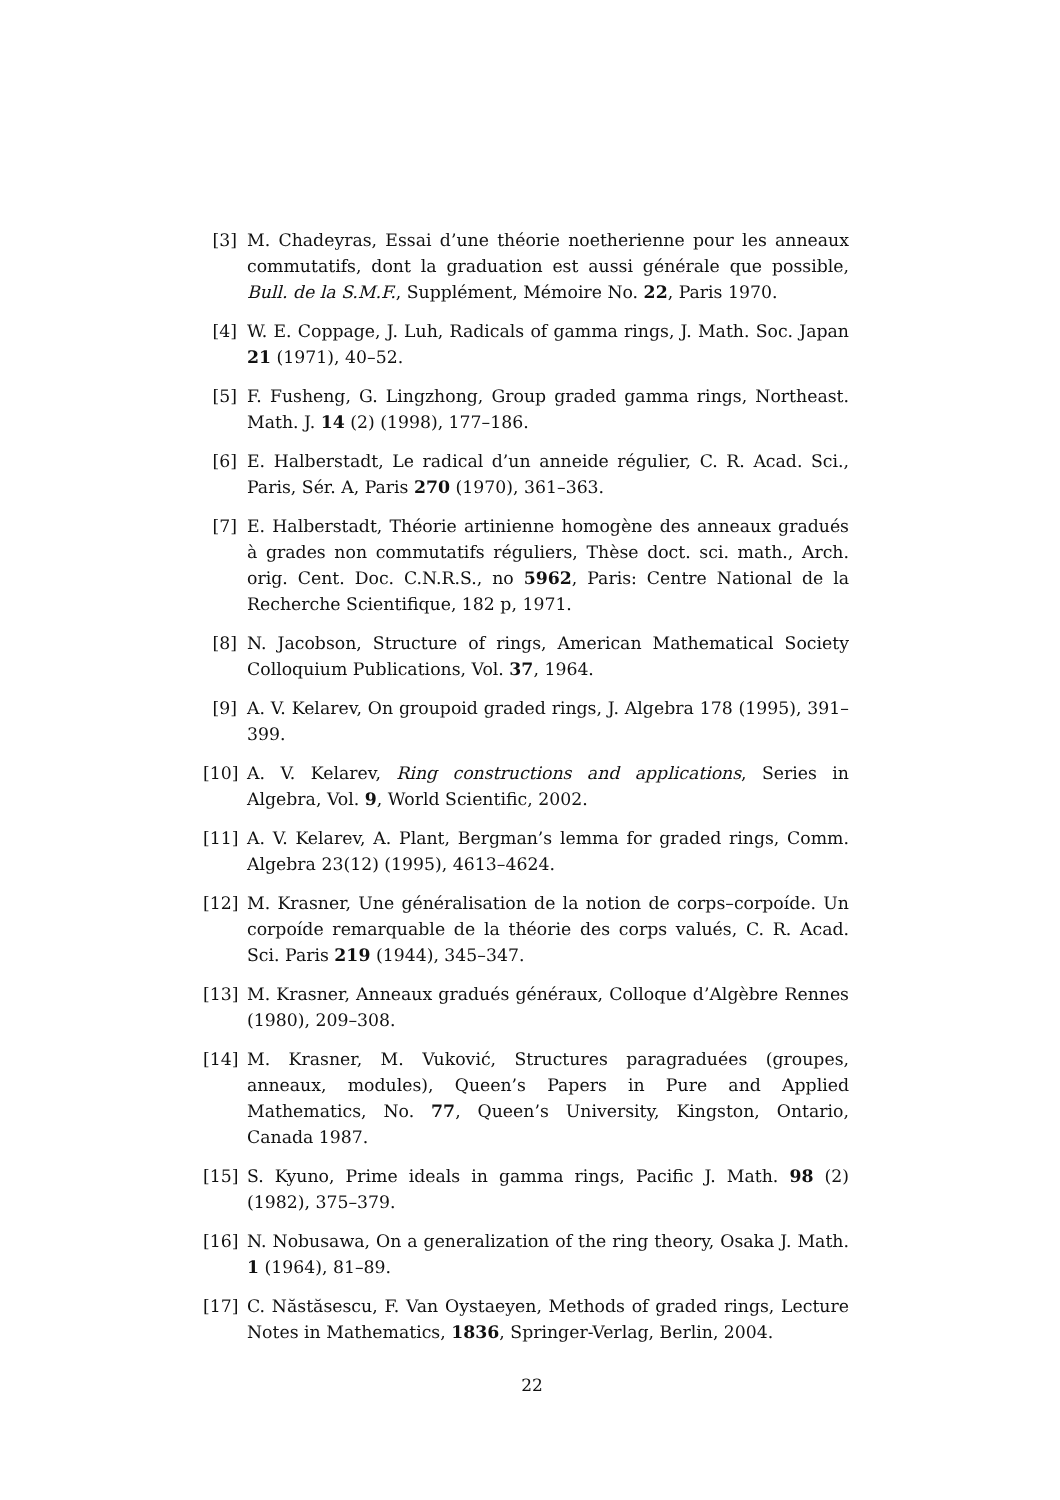[3] M. Chadeyras, Essai d’une théorie noetherienne pour les anneaux commutatifs, dont la graduation est aussi générale que possible, Bull. de la S.M.F., Supplément, Mémoire No. 22, Paris 1970.
[4] W. E. Coppage, J. Luh, Radicals of gamma rings, J. Math. Soc. Japan 21 (1971), 40–52.
[5] F. Fusheng, G. Lingzhong, Group graded gamma rings, Northeast. Math. J. 14 (2) (1998), 177–186.
[6] E. Halberstadt, Le radical d’un anneide régulier, C. R. Acad. Sci., Paris, Sér. A, Paris 270 (1970), 361–363.
[7] E. Halberstadt, Théorie artinienne homogène des anneaux gradués à grades non commutatifs réguliers, Thèse doct. sci. math., Arch. orig. Cent. Doc. C.N.R.S., no 5962, Paris: Centre National de la Recherche Scientifique, 182 p, 1971.
[8] N. Jacobson, Structure of rings, American Mathematical Society Colloquium Publications, Vol. 37, 1964.
[9] A. V. Kelarev, On groupoid graded rings, J. Algebra 178 (1995), 391–399.
[10] A. V. Kelarev, Ring constructions and applications, Series in Algebra, Vol. 9, World Scientific, 2002.
[11] A. V. Kelarev, A. Plant, Bergman’s lemma for graded rings, Comm. Algebra 23(12) (1995), 4613–4624.
[12] M. Krasner, Une généralisation de la notion de corps–corpoíde. Un corpoíde remarquable de la théorie des corps valués, C. R. Acad. Sci. Paris 219 (1944), 345–347.
[13] M. Krasner, Anneaux gradués généraux, Colloque d’Algèbre Rennes (1980), 209–308.
[14] M. Krasner, M. Vuković, Structures paragraduées (groupes, anneaux, modules), Queen’s Papers in Pure and Applied Mathematics, No. 77, Queen’s University, Kingston, Ontario, Canada 1987.
[15] S. Kyuno, Prime ideals in gamma rings, Pacific J. Math. 98 (2) (1982), 375–379.
[16] N. Nobusawa, On a generalization of the ring theory, Osaka J. Math. 1 (1964), 81–89.
[17] C. Năstăsescu, F. Van Oystaeyen, Methods of graded rings, Lecture Notes in Mathematics, 1836, Springer-Verlag, Berlin, 2004.
22